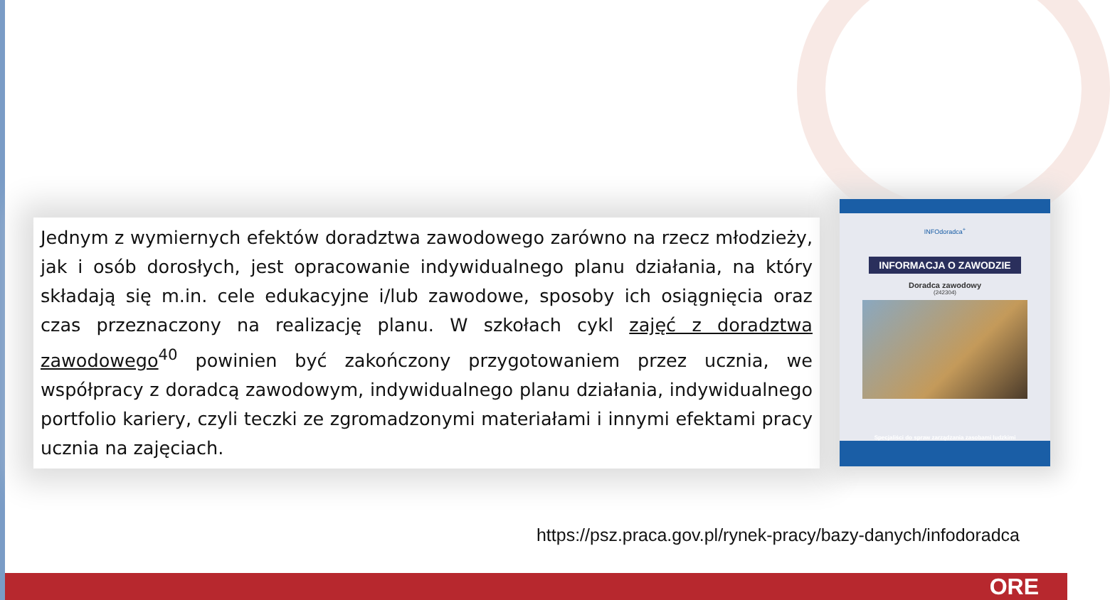Jednym z wymiernych efektów doradztwa zawodowego zarówno na rzecz młodzieży, jak i osób dorosłych, jest opracowanie indywidualnego planu działania, na który składają się m.in. cele edukacyjne i/lub zawodowe, sposoby ich osiągnięcia oraz czas przeznaczony na realizację planu. W szkołach cykl zajęć z doradztwa zawodowego<sup>40</sup> powinien być zakończony przygotowaniem przez ucznia, we współpracy z doradcą zawodowym, indywidualnego planu działania, indywidualnego portfolio kariery, czyli teczki ze zgromadzonymi materiałami i innymi efektami pracy ucznia na zajęciach.
INFOdoradca<sup>+</sup>
INFORMACJA O ZAWODZIE
Doradca zawodowy
(242304)
Specjaliści do spraw zarządzania zasobami ludzkimi
https://psz.praca.gov.pl/rynek-pracy/bazy-danych/infodoradca
ORE